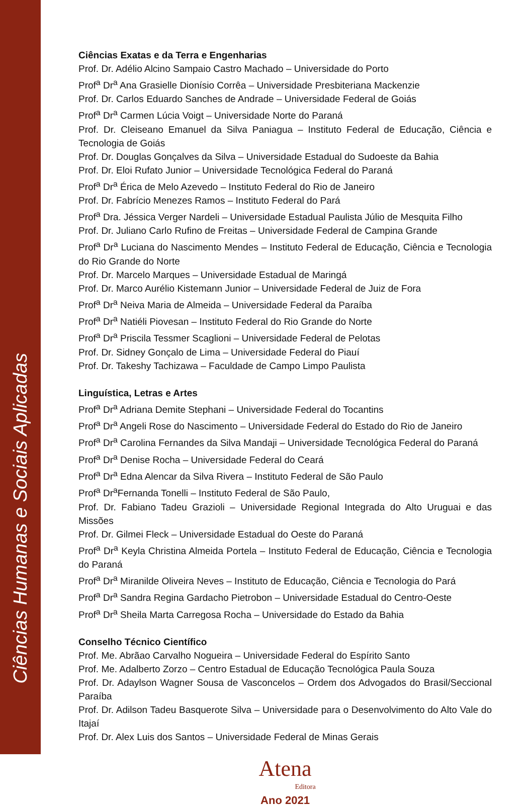Ciências Humanas e Sociais Aplicadas
Ciências Exatas e da Terra e Engenharias
Prof. Dr. Adélio Alcino Sampaio Castro Machado – Universidade do Porto
Prof<sup>a</sup> Dr<sup>a</sup> Ana Grasielle Dionísio Corrêa – Universidade Presbiteriana Mackenzie
Prof. Dr. Carlos Eduardo Sanches de Andrade – Universidade Federal de Goiás
Prof<sup>a</sup> Dr<sup>a</sup> Carmen Lúcia Voigt – Universidade Norte do Paraná
Prof. Dr. Cleiseano Emanuel da Silva Paniagua – Instituto Federal de Educação, Ciência e Tecnologia de Goiás
Prof. Dr. Douglas Gonçalves da Silva – Universidade Estadual do Sudoeste da Bahia
Prof. Dr. Eloi Rufato Junior – Universidade Tecnológica Federal do Paraná
Prof<sup>a</sup> Dr<sup>a</sup> Érica de Melo Azevedo – Instituto Federal do Rio de Janeiro
Prof. Dr. Fabrício Menezes Ramos – Instituto Federal do Pará
Prof<sup>a</sup> Dra. Jéssica Verger Nardeli – Universidade Estadual Paulista Júlio de Mesquita Filho
Prof. Dr. Juliano Carlo Rufino de Freitas – Universidade Federal de Campina Grande
Prof<sup>a</sup> Dr<sup>a</sup> Luciana do Nascimento Mendes – Instituto Federal de Educação, Ciência e Tecnologia do Rio Grande do Norte
Prof. Dr. Marcelo Marques – Universidade Estadual de Maringá
Prof. Dr. Marco Aurélio Kistemann Junior – Universidade Federal de Juiz de Fora
Prof<sup>a</sup> Dr<sup>a</sup> Neiva Maria de Almeida – Universidade Federal da Paraíba
Prof<sup>a</sup> Dr<sup>a</sup> Natiéli Piovesan – Instituto Federal do Rio Grande do Norte
Prof<sup>a</sup> Dr<sup>a</sup> Priscila Tessmer Scaglioni – Universidade Federal de Pelotas
Prof. Dr. Sidney Gonçalo de Lima – Universidade Federal do Piauí
Prof. Dr. Takeshy Tachizawa – Faculdade de Campo Limpo Paulista
Linguística, Letras e Artes
Prof<sup>a</sup> Dr<sup>a</sup> Adriana Demite Stephani – Universidade Federal do Tocantins
Prof<sup>a</sup> Dr<sup>a</sup> Angeli Rose do Nascimento – Universidade Federal do Estado do Rio de Janeiro
Prof<sup>a</sup> Dr<sup>a</sup> Carolina Fernandes da Silva Mandaji – Universidade Tecnológica Federal do Paraná
Prof<sup>a</sup> Dr<sup>a</sup> Denise Rocha – Universidade Federal do Ceará
Prof<sup>a</sup> Dr<sup>a</sup> Edna Alencar da Silva Rivera – Instituto Federal de São Paulo
Prof<sup>a</sup> Dr<sup>a</sup>Fernanda Tonelli – Instituto Federal de São Paulo,
Prof. Dr. Fabiano Tadeu Grazioli – Universidade Regional Integrada do Alto Uruguai e das Missões
Prof. Dr. Gilmei Fleck – Universidade Estadual do Oeste do Paraná
Prof<sup>a</sup> Dr<sup>a</sup> Keyla Christina Almeida Portela – Instituto Federal de Educação, Ciência e Tecnologia do Paraná
Prof<sup>a</sup> Dr<sup>a</sup> Miranilde Oliveira Neves – Instituto de Educação, Ciência e Tecnologia do Pará
Prof<sup>a</sup> Dr<sup>a</sup> Sandra Regina Gardacho Pietrobon – Universidade Estadual do Centro-Oeste
Prof<sup>a</sup> Dr<sup>a</sup> Sheila Marta Carregosa Rocha – Universidade do Estado da Bahia
Conselho Técnico Científico
Prof. Me. Abrãao Carvalho Nogueira – Universidade Federal do Espírito Santo
Prof. Me. Adalberto Zorzo – Centro Estadual de Educação Tecnológica Paula Souza
Prof. Dr. Adaylson Wagner Sousa de Vasconcelos – Ordem dos Advogados do Brasil/Seccional Paraíba
Prof. Dr. Adilson Tadeu Basquerote Silva – Universidade para o Desenvolvimento do Alto Vale do Itajaí
Prof. Dr. Alex Luis dos Santos – Universidade Federal de Minas Gerais
Atena
Editora
Ano 2021